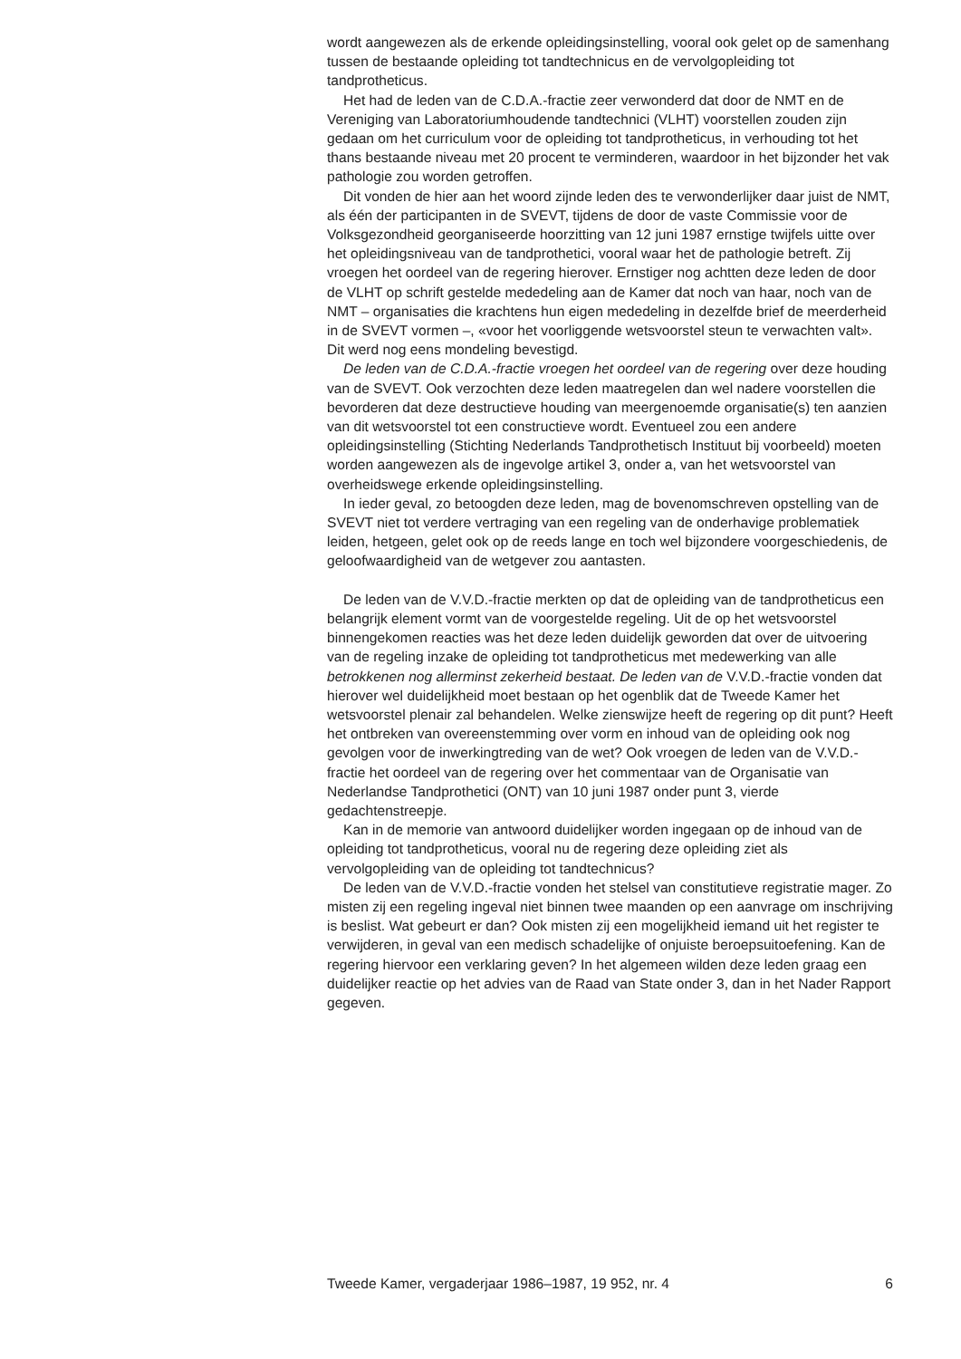wordt aangewezen als de erkende opleidingsinstelling, vooral ook gelet op de samenhang tussen de bestaande opleiding tot tandtechnicus en de vervolgopleiding tot tandprotheticus.
Het had de leden van de C.D.A.-fractie zeer verwonderd dat door de NMT en de Vereniging van Laboratoriumhoudende tandtechnici (VLHT) voorstellen zouden zijn gedaan om het curriculum voor de opleiding tot tandprotheticus, in verhouding tot het thans bestaande niveau met 20 procent te verminderen, waardoor in het bijzonder het vak pathologie zou worden getroffen.
Dit vonden de hier aan het woord zijnde leden des te verwonderlijker daar juist de NMT, als één der participanten in de SVEVT, tijdens de door de vaste Commissie voor de Volksgezondheid georganiseerde hoorzitting van 12 juni 1987 ernstige twijfels uitte over het opleidingsniveau van de tandprothetici, vooral waar het de pathologie betreft. Zij vroegen het oordeel van de regering hierover. Ernstiger nog achtten deze leden de door de VLHT op schrift gestelde mededeling aan de Kamer dat noch van haar, noch van de NMT – organisaties die krachtens hun eigen mededeling in dezelfde brief de meerderheid in de SVEVT vormen –, «voor het voorliggende wetsvoorstel steun te verwachten valt». Dit werd nog eens mondeling bevestigd.
De leden van de C.D.A.-fractie vroegen het oordeel van de regering over deze houding van de SVEVT. Ook verzochten deze leden maatregelen dan wel nadere voorstellen die bevorderen dat deze destructieve houding van meergenoemde organisatie(s) ten aanzien van dit wetsvoorstel tot een constructieve wordt. Eventueel zou een andere opleidingsinstelling (Stichting Nederlands Tandprothetisch Instituut bij voorbeeld) moeten worden aangewezen als de ingevolge artikel 3, onder a, van het wetsvoorstel van overheidswege erkende opleidingsinstelling.
In ieder geval, zo betoogden deze leden, mag de bovenomschreven opstelling van de SVEVT niet tot verdere vertraging van een regeling van de onderhavige problematiek leiden, hetgeen, gelet ook op de reeds lange en toch wel bijzondere voorgeschiedenis, de geloofwaardigheid van de wetgever zou aantasten.
De leden van de V.V.D.-fractie merkten op dat de opleiding van de tandprotheticus een belangrijk element vormt van de voorgestelde regeling. Uit de op het wetsvoorstel binnengekomen reacties was het deze leden duidelijk geworden dat over de uitvoering van de regeling inzake de opleiding tot tandprotheticus met medewerking van alle betrokkenen nog allerminst zekerheid bestaat. De leden van de V.V.D.-fractie vonden dat hierover wel duidelijkheid moet bestaan op het ogenblik dat de Tweede Kamer het wetsvoorstel plenair zal behandelen. Welke zienswijze heeft de regering op dit punt? Heeft het ontbreken van overeenstemming over vorm en inhoud van de opleiding ook nog gevolgen voor de inwerkingtreding van de wet? Ook vroegen de leden van de V.V.D.-fractie het oordeel van de regering over het commentaar van de Organisatie van Nederlandse Tandprothetici (ONT) van 10 juni 1987 onder punt 3, vierde gedachtenstreepje.
Kan in de memorie van antwoord duidelijker worden ingegaan op de inhoud van de opleiding tot tandprotheticus, vooral nu de regering deze opleiding ziet als vervolgopleiding van de opleiding tot tandtechnicus?
De leden van de V.V.D.-fractie vonden het stelsel van constitutieve registratie mager. Zo misten zij een regeling ingeval niet binnen twee maanden op een aanvrage om inschrijving is beslist. Wat gebeurt er dan? Ook misten zij een mogelijkheid iemand uit het register te verwijderen, in geval van een medisch schadelijke of onjuiste beroepsuitoefening. Kan de regering hiervoor een verklaring geven? In het algemeen wilden deze leden graag een duidelijker reactie op het advies van de Raad van State onder 3, dan in het Nader Rapport gegeven.
Tweede Kamer, vergaderjaar 1986–1987, 19 952, nr. 4 6